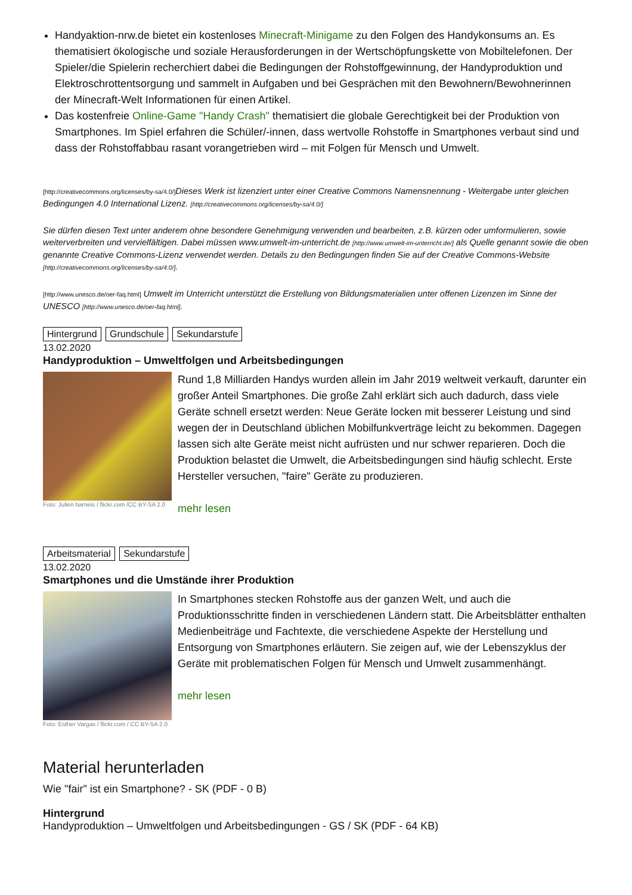Handyaktion-nrw.de bietet ein kostenloses Minecraft-Minigame zu den Folgen des Handykonsums an. Es thematisiert ökologische und soziale Herausforderungen in der Wertschöpfungskette von Mobiltelefonen. Der Spieler/die Spielerin recherchiert dabei die Bedingungen der Rohstoffgewinnung, der Handyproduktion und Elektroschrottentsorgung und sammelt in Aufgaben und bei Gesprächen mit den Bewohnern/Bewohnerinnen der Minecraft-Welt Informationen für einen Artikel.
Das kostenfreie Online-Game "Handy Crash" thematisiert die globale Gerechtigkeit bei der Produktion von Smartphones. Im Spiel erfahren die Schüler/-innen, dass wertvolle Rohstoffe in Smartphones verbaut sind und dass der Rohstoffabbau rasant vorangetrieben wird – mit Folgen für Mensch und Umwelt.
[http://creativecommons.org/licenses/by-sa/4.0/] Dieses Werk ist lizenziert unter einer Creative Commons Namensnennung - Weitergabe unter gleichen Bedingungen 4.0 International Lizenz. [http://creativecommons.org/licenses/by-sa/4.0/]
Sie dürfen diesen Text unter anderem ohne besondere Genehmigung verwenden und bearbeiten, z.B. kürzen oder umformulieren, sowie weiterverbreiten und vervielfältigen. Dabei müssen www.umwelt-im-unterricht.de [http://www.umwelt-im-unterricht.de/] als Quelle genannt sowie die oben genannte Creative Commons-Lizenz verwendet werden. Details zu den Bedingungen finden Sie auf der Creative Commons-Website [http://creativecommons.org/licenses/by-sa/4.0/].
[http://www.unesco.de/oer-faq.html] Umwelt im Unterricht unterstützt die Erstellung von Bildungsmaterialien unter offenen Lizenzen im Sinne der UNESCO [http://www.unesco.de/oer-faq.html].
Hintergrund Grundschule Sekundarstufe
13.02.2020
Handyproduktion – Umweltfolgen und Arbeitsbedingungen
Foto: Julien harneis / flickr.com /CC BY-SA 2.0
Rund 1,8 Milliarden Handys wurden allein im Jahr 2019 weltweit verkauft, darunter ein großer Anteil Smartphones. Die große Zahl erklärt sich auch dadurch, dass viele Geräte schnell ersetzt werden: Neue Geräte locken mit besserer Leistung und sind wegen der in Deutschland üblichen Mobilfunkverträge leicht zu bekommen. Dagegen lassen sich alte Geräte meist nicht aufrüsten und nur schwer reparieren. Doch die Produktion belastet die Umwelt, die Arbeitsbedingungen sind häufig schlecht. Erste Hersteller versuchen, "faire" Geräte zu produzieren.
mehr lesen
Arbeitsmaterial Sekundarstufe
13.02.2020
Smartphones und die Umstände ihrer Produktion
Foto: Esther Vargas / flickr.com / CC BY-SA 2.0
In Smartphones stecken Rohstoffe aus der ganzen Welt, und auch die Produktionsschritte finden in verschiedenen Ländern statt. Die Arbeitsblätter enthalten Medienbeiträge und Fachtexte, die verschiedene Aspekte der Herstellung und Entsorgung von Smartphones erläutern. Sie zeigen auf, wie der Lebenszyklus der Geräte mit problematischen Folgen für Mensch und Umwelt zusammenhängt.
mehr lesen
Material herunterladen
Wie "fair" ist ein Smartphone? - SK (PDF - 0 B)
Hintergrund
Handyproduktion – Umweltfolgen und Arbeitsbedingungen - GS / SK (PDF - 64 KB)